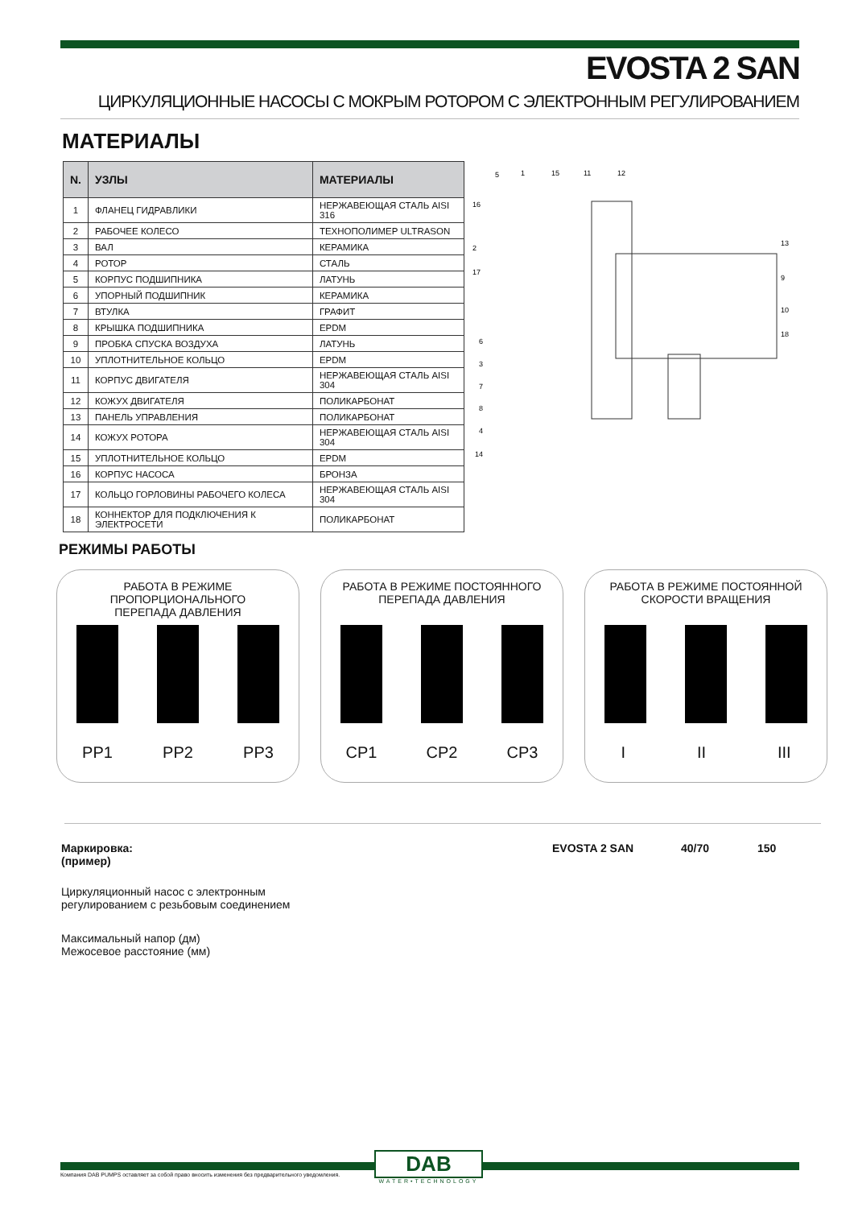EVOSTA 2 SAN
ЦИРКУЛЯЦИОННЫЕ НАСОСЫ С МОКРЫМ РОТОРОМ С ЭЛЕКТРОННЫМ РЕГУЛИРОВАНИЕМ
МАТЕРИАЛЫ
| N. | УЗЛЫ | МАТЕРИАЛЫ |
| --- | --- | --- |
| 1 | ФЛАНЕЦ ГИДРАВЛИКИ | НЕРЖАВЕЮЩАЯ СТАЛЬ AISI 316 |
| 2 | РАБОЧЕЕ КОЛЕСО | ТЕХНОПОЛИМЕР ULTRASON |
| 3 | ВАЛ | КЕРАМИКА |
| 4 | РОТОР | СТАЛЬ |
| 5 | КОРПУС ПОДШИПНИКА | ЛАТУНЬ |
| 6 | УПОРНЫЙ ПОДШИПНИК | КЕРАМИКА |
| 7 | ВТУЛКА | ГРАФИТ |
| 8 | КРЫШКА ПОДШИПНИКА | EPDM |
| 9 | ПРОБКА СПУСКА ВОЗДУХА | ЛАТУНЬ |
| 10 | УПЛОТНИТЕЛЬНОЕ КОЛЬЦО | EPDM |
| 11 | КОРПУС ДВИГАТЕЛЯ | НЕРЖАВЕЮЩАЯ СТАЛЬ AISI 304 |
| 12 | КОЖУХ ДВИГАТЕЛЯ | ПОЛИКАРБОНАТ |
| 13 | ПАНЕЛЬ УПРАВЛЕНИЯ | ПОЛИКАРБОНАТ |
| 14 | КОЖУХ РОТОРА | НЕРЖАВЕЮЩАЯ СТАЛЬ AISI 304 |
| 15 | УПЛОТНИТЕЛЬНОЕ КОЛЬЦО | EPDM |
| 16 | КОРПУС НАСОСА | БРОНЗА |
| 17 | КОЛЬЦО ГОРЛОВИНЫ РАБОЧЕГО КОЛЕСА | НЕРЖАВЕЮЩАЯ СТАЛЬ AISI 304 |
| 18 | КОННЕКТОР ДЛЯ ПОДКЛЮЧЕНИЯ К ЭЛЕКТРОСЕТИ | ПОЛИКАРБОНАТ |
5
1
15
11
12
16
2
17
6
3
7
8
4
14
13
9
10
18
РЕЖИМЫ РАБОТЫ
РАБОТА В РЕЖИМЕ ПРОПОРЦИОНАЛЬНОГО
ПЕРЕПАДА ДАВЛЕНИЯ
PP1 PP2 PP3
РАБОТА В РЕЖИМЕ ПОСТОЯННОГО
ПЕРЕПАДА ДАВЛЕНИЯ
CP1 CP2 CP3
РАБОТА В РЕЖИМЕ ПОСТОЯННОЙ
СКОРОСТИ ВРАЩЕНИЯ
I II III
Маркировка:
(пример)
EVOSTA 2 SAN 40/70 150
Циркуляционный насос с электронным
регулированием с резьбовым соединением
Максимальный напор (дм)
Межосевое расстояние (мм)
Компания DAB PUMPS оставляет за собой право вносить изменения без предварительного уведомления.
DAB
WATER•TECHNOLOGY